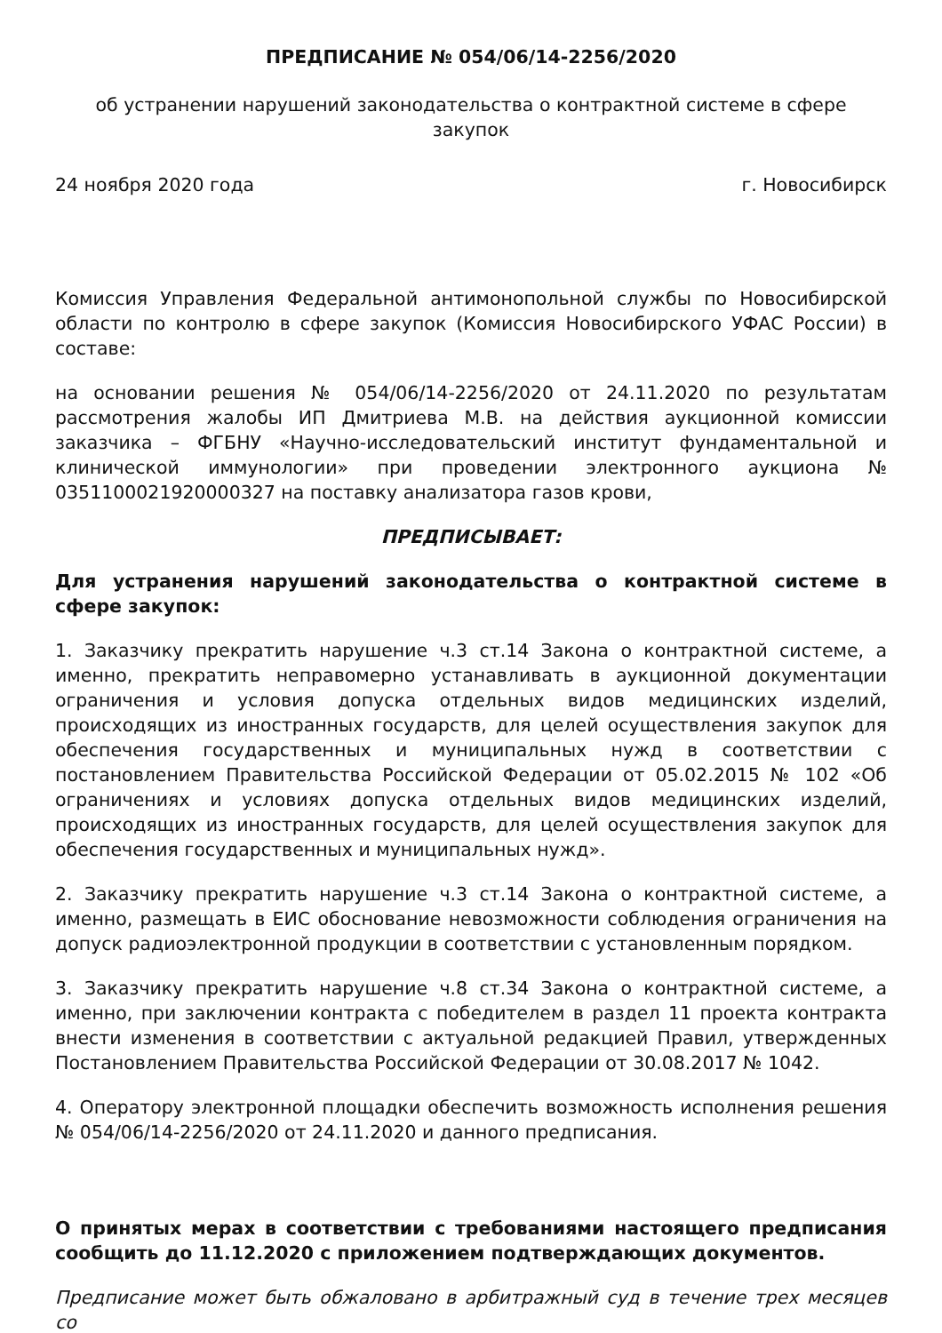ПРЕДПИСАНИЕ № 054/06/14-2256/2020
об устранении нарушений законодательства о контрактной системе в сфере закупок
24 ноября 2020 года г. Новосибирск
Комиссия Управления Федеральной антимонопольной службы по Новосибирской области по контролю в сфере закупок (Комиссия Новосибирского УФАС России) в составе:
на основании решения № 054/06/14-2256/2020 от 24.11.2020 по результатам рассмотрения жалобы ИП Дмитриева М.В. на действия аукционной комиссии заказчика – ФГБНУ «Научно-исследовательский институт фундаментальной и клинической иммунологии» при проведении электронного аукциона № 0351100021920000327 на поставку анализатора газов крови,
ПРЕДПИСЫВАЕТ:
Для устранения нарушений законодательства о контрактной системе в сфере закупок:
1. Заказчику прекратить нарушение ч.3 ст.14 Закона о контрактной системе, а именно, прекратить неправомерно устанавливать в аукционной документации ограничения и условия допуска отдельных видов медицинских изделий, происходящих из иностранных государств, для целей осуществления закупок для обеспечения государственных и муниципальных нужд в соответствии с постановлением Правительства Российской Федерации от 05.02.2015 № 102 «Об ограничениях и условиях допуска отдельных видов медицинских изделий, происходящих из иностранных государств, для целей осуществления закупок для обеспечения государственных и муниципальных нужд».
2. Заказчику прекратить нарушение ч.3 ст.14 Закона о контрактной системе, а именно, размещать в ЕИС обоснование невозможности соблюдения ограничения на допуск радиоэлектронной продукции в соответствии с установленным порядком.
3. Заказчику прекратить нарушение ч.8 ст.34 Закона о контрактной системе, а именно, при заключении контракта с победителем в раздел 11 проекта контракта внести изменения в соответствии с актуальной редакцией Правил, утвержденных Постановлением Правительства Российской Федерации от 30.08.2017 № 1042.
4. Оператору электронной площадки обеспечить возможность исполнения решения № 054/06/14-2256/2020 от 24.11.2020 и данного предписания.
О принятых мерах в соответствии с требованиями настоящего предписания сообщить до 11.12.2020 с приложением подтверждающих документов.
Предписание может быть обжаловано в арбитражный суд в течение трех месяцев со